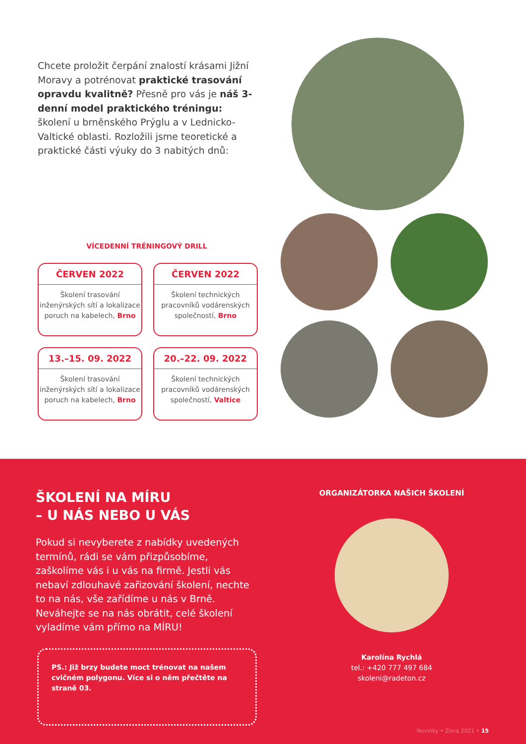Chcete proložit čerpání znalostí krásami Jižní Moravy a potrénovat praktické trasování opravdu kvalitně? Přesně pro vás je náš 3-denní model praktického tréningu: školení u brněnského Prýglu a v Lednicko-Valtické oblasti. Rozložili jsme teoretické a praktické části výuky do 3 nabitých dnů:
VÍCEDENNÍ TRÉNINGOVÝ DRILL
ČERVEN 2022
Školení trasování inženýrských sítí a lokalizace poruch na kabelech, Brno
ČERVEN 2022
Školení technických pracovníků vodárenských společností, Brno
13.–15. 09. 2022
Školení trasování inženýrských sítí a lokalizace poruch na kabelech, Brno
20.–22. 09. 2022
Školení technických pracovníků vodárenských společností, Valtice
ŠKOLENÍ NA MÍRU
– U NÁS NEBO U VÁS
Pokud si nevyberete z nabídky uvedených termínů, rádi se vám přizpůsobíme, zaškolíme vás i u vás na firmě. Jestli vás nebaví zdlouhavé zařizování školení, nechte to na nás, vše zařídíme u nás v Brně. Neváhejte se na nás obrátit, celé školení vyladíme vám přímo na MÍRU!
PS.: Již brzy budete moct trénovat na našem cvičném polygonu. Více si o něm přečtěte na straně 03.
ORGANIZÁTORKA NAŠICH ŠKOLENÍ
Karolína Rychlá
tel.: +420 777 497 684
skoleni@radeton.cz
Novinky • Zima 2021 • 15